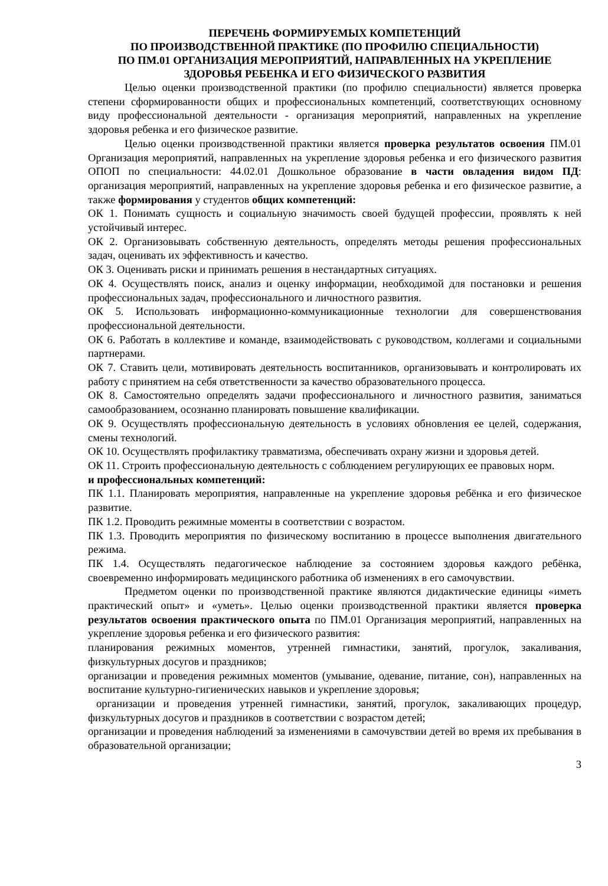ПЕРЕЧЕНЬ ФОРМИРУЕМЫХ КОМПЕТЕНЦИЙ
ПО ПРОИЗВОДСТВЕННОЙ ПРАКТИКЕ (ПО ПРОФИЛЮ СПЕЦИАЛЬНОСТИ)
ПО ПМ.01 ОРГАНИЗАЦИЯ МЕРОПРИЯТИЙ, НАПРАВЛЕННЫХ НА УКРЕПЛЕНИЕ ЗДОРОВЬЯ РЕБЕНКА И ЕГО ФИЗИЧЕСКОГО РАЗВИТИЯ
Целью оценки производственной практики (по профилю специальности) является проверка степени сформированности общих и профессиональных компетенций, соответствующих основному виду профессиональной деятельности - организация мероприятий, направленных на укрепление здоровья ребенка и его физическое развитие.
Целью оценки производственной практики является проверка результатов освоения ПМ.01 Организация мероприятий, направленных на укрепление здоровья ребенка и его физического развития ОПОП по специальности: 44.02.01 Дошкольное образование в части овладения видом ПД: организация мероприятий, направленных на укрепление здоровья ребенка и его физическое развитие, а также формирования у студентов общих компетенций:
ОК 1. Понимать сущность и социальную значимость своей будущей профессии, проявлять к ней устойчивый интерес.
ОК 2. Организовывать собственную деятельность, определять методы решения профессиональных задач, оценивать их эффективность и качество.
ОК 3. Оценивать риски и принимать решения в нестандартных ситуациях.
ОК 4. Осуществлять поиск, анализ и оценку информации, необходимой для постановки и решения профессиональных задач, профессионального и личностного развития.
ОК 5. Использовать информационно-коммуникационные технологии для совершенствования профессиональной деятельности.
ОК 6. Работать в коллективе и команде, взаимодействовать с руководством, коллегами и социальными партнерами.
ОК 7. Ставить цели, мотивировать деятельность воспитанников, организовывать и контролировать их работу с принятием на себя ответственности за качество образовательного процесса.
ОК 8. Самостоятельно определять задачи профессионального и личностного развития, заниматься самообразованием, осознанно планировать повышение квалификации.
ОК 9. Осуществлять профессиональную деятельность в условиях обновления ее целей, содержания, смены технологий.
ОК 10. Осуществлять профилактику травматизма, обеспечивать охрану жизни и здоровья детей.
ОК 11. Строить профессиональную деятельность с соблюдением регулирующих ее правовых норм.
и профессиональных компетенций:
ПК 1.1. Планировать мероприятия, направленные на укрепление здоровья ребёнка и его физическое развитие.
ПК 1.2. Проводить режимные моменты в соответствии с возрастом.
ПК 1.3. Проводить мероприятия по физическому воспитанию в процессе выполнения двигательного режима.
ПК 1.4. Осуществлять педагогическое наблюдение за состоянием здоровья каждого ребёнка, своевременно информировать медицинского работника об изменениях в его самочувствии.
Предметом оценки по производственной практике являются дидактические единицы «иметь практический опыт» и «уметь». Целью оценки производственной практики является проверка результатов освоения практического опыта по ПМ.01 Организация мероприятий, направленных на укрепление здоровья ребенка и его физического развития:
планирования режимных моментов, утренней гимнастики, занятий, прогулок, закаливания, физкультурных досугов и праздников;
организации и проведения режимных моментов (умывание, одевание, питание, сон), направленных на воспитание культурно-гигиенических навыков и укрепление здоровья;
организации и проведения утренней гимнастики, занятий, прогулок, закаливающих процедур, физкультурных досугов и праздников в соответствии с возрастом детей;
организации и проведения наблюдений за изменениями в самочувствии детей во время их пребывания в образовательной организации;
3